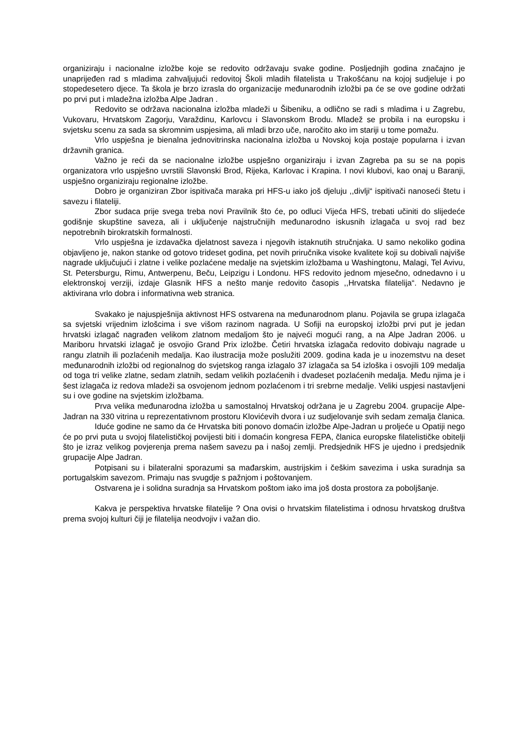organiziraju i nacionalne izložbe koje se redovito održavaju svake godine. Posljednjih godina značajno je unaprijeđen rad s mladima zahvaljujući redovitoj Školi mladih filatelista u Trakošćanu na kojoj sudjeluje i po stopedesetero djece. Ta škola je brzo izrasla do organizacije međunarodnih izložbi pa će se ove godine održati po prvi put i mladežna izložba Alpe Jadran .
Redovito se održava nacionalna izložba mladeži u Šibeniku, a odlično se radi s mladima i u Zagrebu, Vukovaru, Hrvatskom Zagorju, Varaždinu, Karlovcu i Slavonskom Brodu. Mladež se probila i na europsku i svjetsku scenu za sada sa skromnim uspjesima, ali mladi brzo uče, naročito ako im stariji u tome pomažu.
Vrlo uspješna je bienalna jednovitrinska nacionalna izložba u Novskoj koja postaje popularna i izvan državnih granica.
Važno je reći da se nacionalne izložbe uspješno organiziraju i izvan Zagreba pa su se na popis organizatora vrlo uspješno uvrstili Slavonski Brod, Rijeka, Karlovac i Krapina. I novi klubovi, kao onaj u Baranji, uspješno organiziraju regionalne izložbe.
Dobro je organiziran Zbor ispitivača maraka pri HFS-u iako još djeluju ,,divlji“ ispitivači nanoseći štetu i savezu i filateliji.
Zbor sudaca prije svega treba novi Pravilnik što će, po odluci Vijeća HFS, trebati učiniti do slijedeće godišnje skupštine saveza, ali i uključenje najstručnijih međunarodno iskusnih izlagača u svoj rad bez nepotrebnih birokratskih formalnosti.
Vrlo uspješna je izdavačka djelatnost saveza i njegovih istaknutih stručnjaka. U samo nekoliko godina objavljeno je, nakon stanke od gotovo trideset godina, pet novih priručnika visoke kvalitete koji su dobivali najviše nagrade uključujući i zlatne i velike pozlaćene medalje na svjetskim izložbama u Washingtonu, Malagi, Tel Avivu, St. Petersburgu, Rimu, Antwerpenu, Beču, Leipzigu i Londonu. HFS redovito jednom mjesečno, odnedavno i u elektronskoj verziji, izdaje Glasnik HFS a nešto manje redovito časopis ,,Hrvatska filatelija“. Nedavno je aktivirana vrlo dobra i informativna web stranica.
Svakako je najuspješnija aktivnost HFS ostvarena na međunarodnom planu. Pojavila se grupa izlagača sa svjetski vrijednim izlošcima i sve višom razinom nagrada. U Sofiji na europskoj izložbi prvi put je jedan hrvatski izlagač nagrađen velikom zlatnom medaljom što je najveći mogući rang, a na Alpe Jadran 2006. u Mariboru hrvatski izlagač je osvojio Grand Prix izložbe. Četiri hrvatska izlagača redovito dobivaju nagrade u rangu zlatnih ili pozlaćenih medalja. Kao ilustracija može poslužiti 2009. godina kada je u inozemstvu na deset međunarodnih izložbi od regionalnog do svjetskog ranga izlagalo 37 izlagača sa 54 izloška i osvojili 109 medalja od toga tri velike zlatne, sedam zlatnih, sedam velikih pozlaćenih i dvadeset pozlaćenih medalja. Među njima je i šest izlagača iz redova mladeži sa osvojenom jednom pozlaćenom i tri srebrne medalje. Veliki uspjesi nastavljeni su i ove godine na svjetskim izložbama.
Prva velika međunarodna izložba u samostalnoj Hrvatskoj održana je u Zagrebu 2004. grupacije Alpe-Jadran na 330 vitrina u reprezentativnom prostoru Klovićevih dvora i uz sudjelovanje svih sedam zemalja članica.
Iduće godine ne samo da će Hrvatska biti ponovo domaćin izložbe Alpe-Jadran u proljeće u Opatiji nego će po prvi puta u svojoj filatelističkoj povijesti biti i domaćin kongresa FEPA, članica europske filatelističke obitelji što je izraz velikog povjerenja prema našem savezu pa i našoj zemlji. Predsjednik HFS je ujedno i predsjednik grupacije Alpe Jadran.
Potpisani su i bilateralni sporazumi sa mađarskim, austrijskim i češkim savezima i uska suradnja sa portugalskim savezom. Primaju nas svugdje s pažnjom i poštovanjem.
Ostvarena je i solidna suradnja sa Hrvatskom poštom iako ima još dosta prostora za poboljšanje.
Kakva je perspektiva hrvatske filatelije ? Ona ovisi o hrvatskim filatelistima i odnosu hrvatskog društva prema svojoj kulturi čiji je filatelija neodvojiv i važan dio.